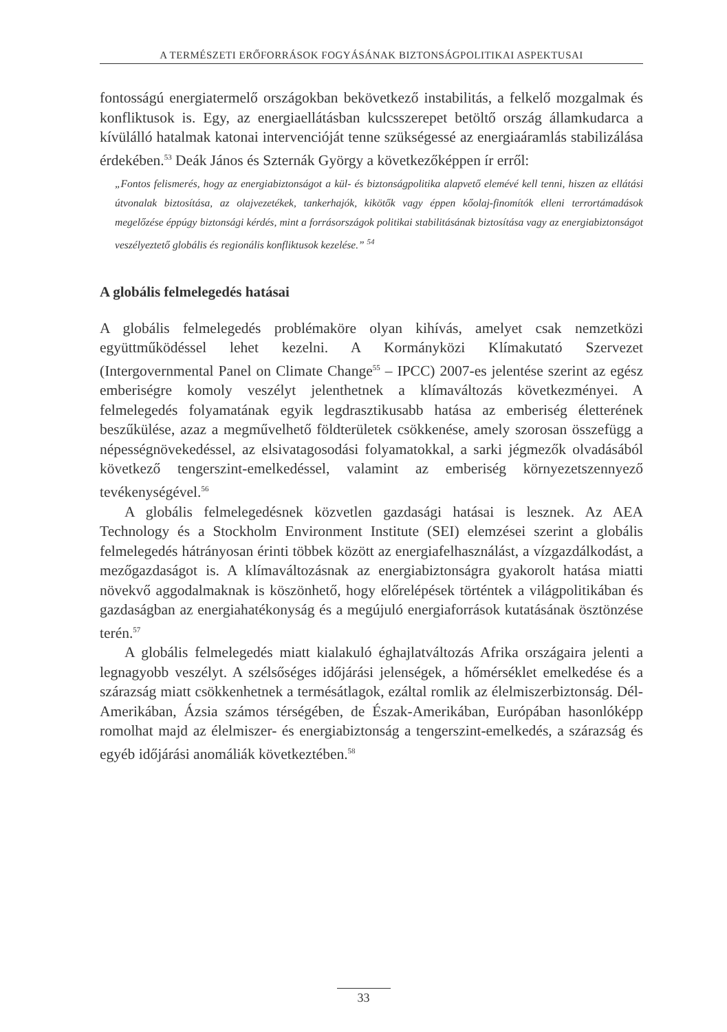A TERMÉSZETI ERŐFORRÁSOK FOGYÁSÁNAK BIZTONSÁGPOLITIKAI ASPEKTUSAI
fontosságú energiatermelő országokban bekövetkező instabilitás, a felkelő mozgalmak és konfliktusok is. Egy, az energiaellátásban kulcsszerepet betöltő ország államkudarca a kívülálló hatalmak katonai intervencióját tenne szükségessé az energiaáramlás stabilizálása érdekében.<sup>53</sup> Deák János és Szternák György a következőképpen ír erről:
„Fontos felismerés, hogy az energiabiztonságot a kül- és biztonságpolitika alapvető elemévé kell tenni, hiszen az ellátási útvonalak biztosítása, az olajvezetékek, tankerhajók, kikötők vagy éppen kőolaj-finomítók elleni terrortámadások megelőzése éppúgy biztonsági kérdés, mint a forrásországok politikai stabilitásának biztosítása vagy az energiabiztonságot veszélyeztető globális és regionális konfliktusok kezelése.” <sup>54</sup>
A globális felmelegedés hatásai
A globális felmelegedés problémaköre olyan kihívás, amelyet csak nemzetközi együttműködéssel lehet kezelni. A Kormányközi Klímakutató Szervezet (Intergovernmental Panel on Climate Change<sup>55</sup> – IPCC) 2007-es jelentése szerint az egész emberiségre komoly veszélyt jelenthetnek a klímaváltozás következményei. A felmelegedés folyamatának egyik legdrasztikusabb hatása az emberiség életterének beszűkülése, azaz a megművelhető földterületek csökkenése, amely szorosan összefügg a népességnövekedéssel, az elsivatagosodási folyamatokkal, a sarki jégmezők olvadásából következő tengerszint-emelkedéssel, valamint az emberiség környezetszennyező tevékenységével.<sup>56</sup>
A globális felmelegedésnek közvetlen gazdasági hatásai is lesznek. Az AEA Technology és a Stockholm Environment Institute (SEI) elemzései szerint a globális felmelegedés hátrányosan érinti többek között az energiafelhasználást, a vízgazdálkodást, a mezőgazdaságot is. A klímaváltozásnak az energiabiztonságra gyakorolt hatása miatti növekvő aggodalmaknak is köszönhető, hogy előrelépések történtek a világpolitikában és gazdaságban az energiahatékonyság és a megújuló energiaforrások kutatásának ösztönzése terén.<sup>57</sup>
A globális felmelegedés miatt kialakuló éghajlatváltozás Afrika országaira jelenti a legnagyobb veszélyt. A szélsőséges időjárási jelenségek, a hőmérséklet emelkedése és a szárazság miatt csökkenhetnek a termésátlagok, ezáltal romlik az élelmiszerbiztonság. Dél-Amerikában, Ázsia számos térségében, de Észak-Amerikában, Európában hasonlóképp romolhat majd az élelmiszer- és energiabiztonság a tengerszint-emelkedés, a szárazság és egyéb időjárási anomáliák következtében.<sup>58</sup>
33